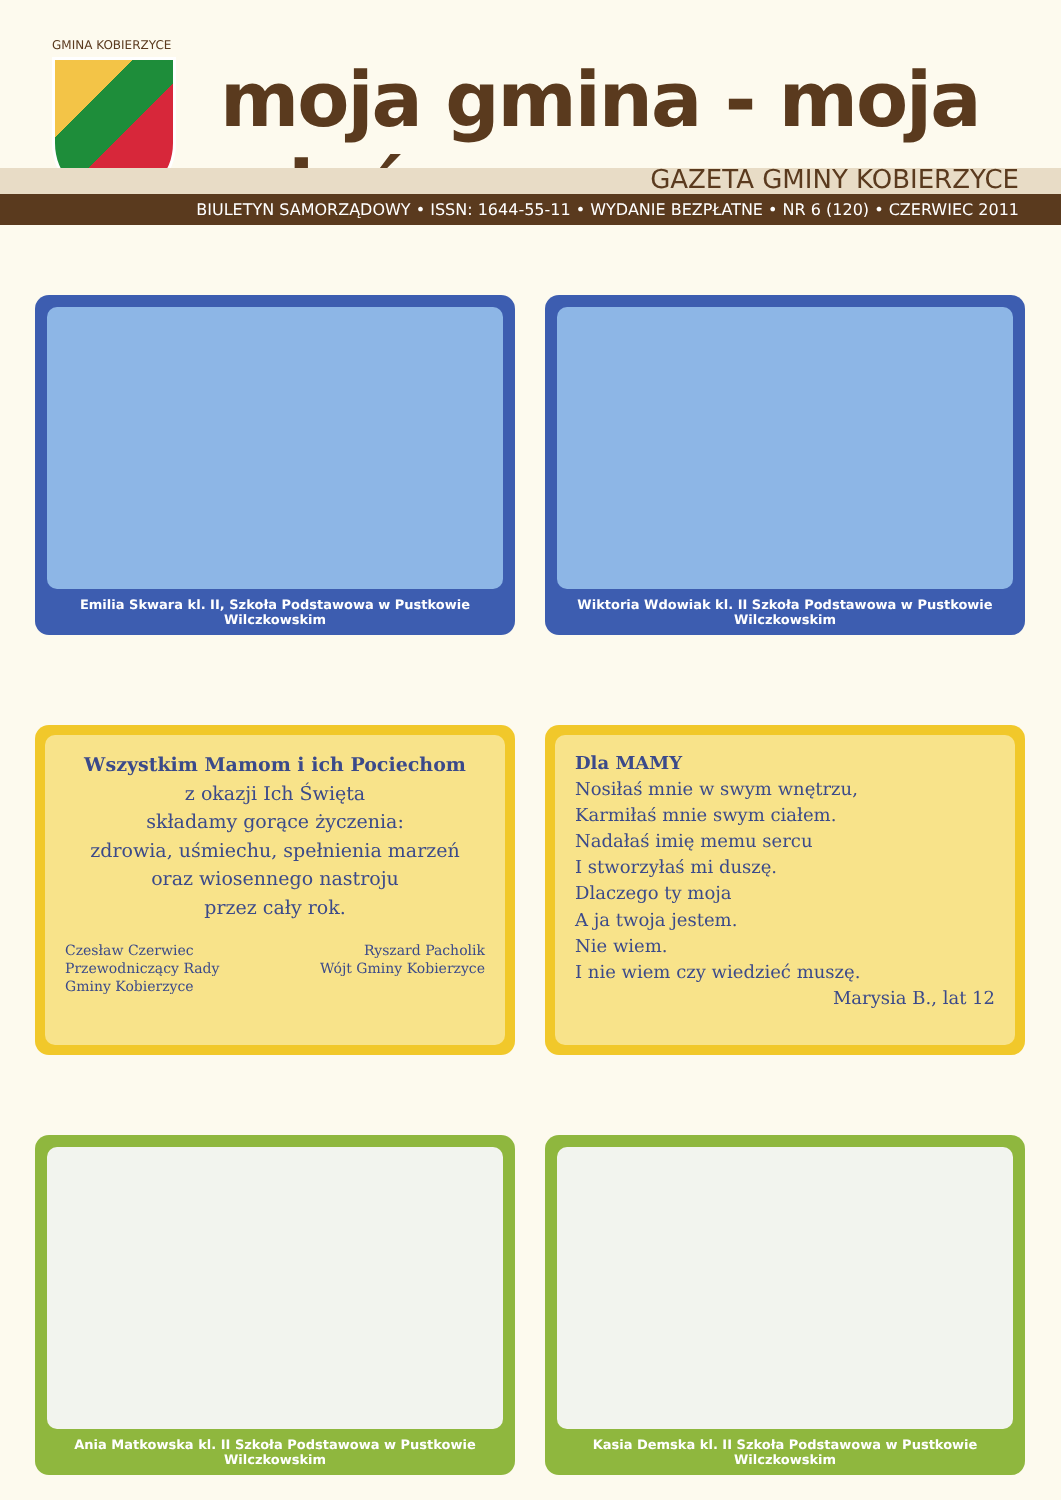GMINA KOBIERZYCE
moja gmina - moja wieś
GAZETA GMINY KOBIERZYCE
BIULETYN SAMORZĄDOWY • ISSN: 1644-55-11 • WYDANIE BEZPŁATNE • NR 6 (120) • CZERWIEC 2011
Emilia Skwara kl. II, Szkoła Podstawowa w Pustkowie Wilczkowskim
Wiktoria Wdowiak kl. II Szkoła Podstawowa w Pustkowie Wilczkowskim
Wszystkim Mamom i ich Pociechom
z okazji Ich Święta
składamy gorące życzenia:
zdrowia, uśmiechu, spełnienia marzeń
oraz wiosennego nastroju
przez cały rok.
Czesław Czerwiec
Przewodniczący Rady
Gminy Kobierzyce
Ryszard Pacholik
Wójt Gminy Kobierzyce
Dla MAMY
Nosiłaś mnie w swym wnętrzu,
Karmiłaś mnie swym ciałem.
Nadałaś imię memu sercu
I stworzyłaś mi duszę.
Dlaczego ty moja
A ja twoja jestem.
Nie wiem.
I nie wiem czy wiedzieć muszę.
Marysia B., lat 12
Ania Matkowska kl. II Szkoła Podstawowa w Pustkowie Wilczkowskim
Kasia Demska kl. II Szkoła Podstawowa w Pustkowie Wilczkowskim